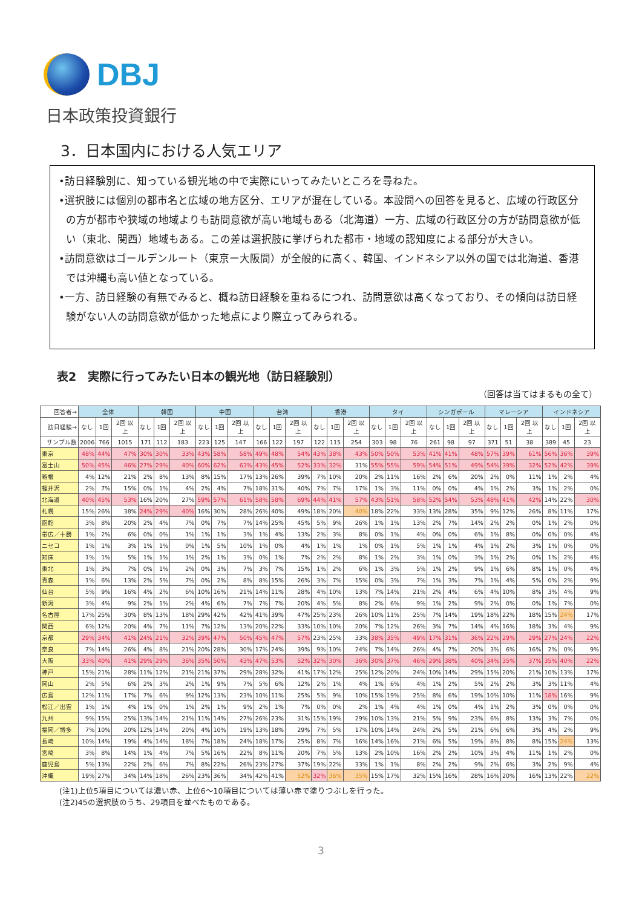DBJ
日本政策投資銀行
3．日本国内における人気エリア
•訪日経験別に、知っている観光地の中で実際にいってみたいところを尋ねた。
•選択肢には個別の都市名と広域の地方区分、エリアが混在している。本設問への回答を見ると、広域の行政区分の方が都市や狭域の地域よりも訪問意欲が高い地域もある（北海道）一方、広域の行政区分の方が訪問意欲が低い（東北、関西）地域もある。この差は選択肢に挙げられた都市・地域の認知度による部分が大きい。
•訪問意欲はゴールデンルート（東京ー大阪間）が全般的に高く、韓国、インドネシア以外の国では北海道、香港では沖縄も高い値となっている。
•一方、訪日経験の有無でみると、概ね訪日経験を重ねるにつれ、訪問意欲は高くなっており、その傾向は訪日経験がない人の訪問意欲が低かった地点により際立ってみられる。
表2　実際に行ってみたい日本の観光地（訪日経験別）
（回答は当てはまるもの全て）
| 回答者→ | 全体 | | | 韓国 | | | 中国 | | | 台湾 | | | 香港 | | | タイ | | | シンガポール | | | マレーシア | | | インドネシア | | |
| --- | --- | --- | --- | --- | --- | --- | --- | --- | --- | --- | --- | --- | --- | --- | --- | --- | --- | --- | --- | --- | --- | --- | --- | --- | --- | --- | --- |
| 訪日経験→ | なし | 1回 | 2回 以上 | なし | 1回 | 2回 以上 | なし | 1回 | 2回 以上 | なし | 1回 | 2回 以上 | なし | 1回 | 2回 以上 | なし | 1回 | 2回 以上 | なし | 1回 | 2回 以上 | なし | 1回 | 2回 以上 | なし | 1回 | 2回 以上 |
| サンプル数 | 2006 | 766 | 1015 | 171 | 112 | 183 | 223 | 125 | 147 | 166 | 122 | 197 | 122 | 115 | 254 | 303 | 98 | 76 | 261 | 98 | 97 | 371 | 51 | 38 | 389 | 45 | 23 |
| 東京 | 48% | 44% | 47% | 30% | 30% | 33% | 43% | 58% | 58% | 49% | 48% | 54% | 43% | 38% | 43% | 50% | 50% | 53% | 41% | 41% | 48% | 57% | 39% | 61% | 56% | 36% | 39% |
| 富士山 | 50% | 45% | 46% | 27% | 29% | 40% | 60% | 62% | 63% | 43% | 45% | 52% | 33% | 32% | 31% | 55% | 55% | 59% | 54% | 51% | 49% | 54% | 39% | 32% | 52% | 42% | 39% |
| 箱根 | 4% | 12% | 21% | 2% | 8% | 13% | 8% | 15% | 17% | 13% | 26% | 39% | 7% | 10% | 20% | 2% | 11% | 16% | 2% | 6% | 20% | 2% | 0% | 11% | 1% | 2% | 4% |
| 軽井沢 | 2% | 7% | 15% | 0% | 1% | 4% | 2% | 4% | 7% | 18% | 31% | 40% | 7% | 7% | 17% | 1% | 3% | 11% | 0% | 0% | 4% | 1% | 2% | 3% | 1% | 2% | 0% |
| 北海道 | 40% | 45% | 53% | 16% | 20% | 27% | 59% | 57% | 61% | 58% | 58% | 69% | 44% | 41% | 57% | 43% | 51% | 58% | 52% | 54% | 53% | 48% | 41% | 42% | 14% | 22% | 30% |
| 札幌 | 15% | 26% | 38% | 24% | 29% | 40% | 16% | 30% | 28% | 26% | 40% | 49% | 18% | 20% | 40% | 18% | 22% | 33% | 13% | 28% | 35% | 9% | 12% | 26% | 8% | 11% | 17% |
| 函館 | 3% | 8% | 20% | 2% | 4% | 7% | 0% | 7% | 7% | 14% | 25% | 45% | 5% | 9% | 26% | 1% | 1% | 13% | 2% | 7% | 14% | 2% | 2% | 0% | 1% | 2% | 0% |
| 帯広／十勝 | 1% | 2% | 6% | 0% | 0% | 1% | 1% | 1% | 3% | 1% | 4% | 13% | 2% | 3% | 8% | 0% | 1% | 4% | 0% | 0% | 6% | 1% | 8% | 0% | 0% | 0% | 4% |
| ニセコ | 1% | 1% | 3% | 1% | 1% | 0% | 1% | 5% | 10% | 1% | 0% | 4% | 1% | 1% | 1% | 0% | 1% | 5% | 1% | 1% | 4% | 1% | 2% | 3% | 1% | 0% | 0% |
| 知床 | 1% | 1% | 5% | 1% | 1% | 1% | 2% | 1% | 3% | 0% | 1% | 7% | 2% | 2% | 8% | 1% | 2% | 3% | 1% | 0% | 3% | 1% | 2% | 0% | 1% | 2% | 4% |
| 東北 | 1% | 3% | 7% | 0% | 1% | 2% | 0% | 3% | 7% | 3% | 7% | 15% | 1% | 2% | 6% | 1% | 3% | 5% | 1% | 2% | 9% | 1% | 6% | 8% | 1% | 0% | 4% |
| 青森 | 1% | 6% | 13% | 2% | 5% | 7% | 0% | 2% | 8% | 8% | 15% | 26% | 3% | 7% | 15% | 0% | 3% | 7% | 1% | 3% | 7% | 1% | 4% | 5% | 0% | 2% | 9% |
| 仙台 | 5% | 9% | 16% | 4% | 2% | 6% | 10% | 16% | 21% | 14% | 11% | 28% | 4% | 10% | 13% | 7% | 14% | 21% | 2% | 4% | 6% | 4% | 10% | 8% | 3% | 4% | 9% |
| 新潟 | 3% | 4% | 9% | 2% | 1% | 2% | 4% | 6% | 7% | 7% | 7% | 20% | 4% | 5% | 8% | 2% | 6% | 9% | 1% | 2% | 9% | 2% | 0% | 0% | 1% | 7% | 0% |
| 名古屋 | 17% | 25% | 30% | 8% | 13% | 18% | 29% | 42% | 42% | 41% | 39% | 47% | 25% | 23% | 26% | 10% | 11% | 25% | 7% | 14% | 19% | 18% | 22% | 18% | 15% | 24% | 17% |
| 関西 | 6% | 12% | 20% | 4% | 7% | 11% | 7% | 12% | 13% | 20% | 22% | 33% | 10% | 10% | 20% | 7% | 12% | 26% | 3% | 7% | 14% | 4% | 16% | 18% | 3% | 4% | 9% |
| 京都 | 29% | 34% | 41% | 24% | 21% | 32% | 39% | 47% | 50% | 45% | 47% | 57% | 23% | 25% | 33% | 38% | 35% | 49% | 17% | 31% | 36% | 22% | 29% | 29% | 27% | 24% | 22% |
| 奈良 | 7% | 14% | 26% | 4% | 8% | 21% | 20% | 28% | 30% | 17% | 24% | 39% | 9% | 10% | 24% | 7% | 14% | 26% | 4% | 7% | 20% | 3% | 6% | 16% | 2% | 0% | 9% |
| 大阪 | 33% | 40% | 41% | 29% | 29% | 36% | 35% | 50% | 43% | 47% | 53% | 52% | 32% | 30% | 36% | 30% | 37% | 46% | 29% | 38% | 40% | 34% | 35% | 37% | 35% | 40% | 22% |
| 神戸 | 15% | 21% | 28% | 11% | 12% | 21% | 21% | 37% | 29% | 28% | 32% | 41% | 17% | 12% | 25% | 12% | 20% | 24% | 10% | 14% | 29% | 15% | 20% | 21% | 10% | 13% | 17% |
| 岡山 | 2% | 5% | 6% | 2% | 3% | 2% | 1% | 9% | 7% | 5% | 6% | 12% | 2% | 1% | 4% | 1% | 6% | 4% | 1% | 2% | 5% | 2% | 2% | 3% | 3% | 11% | 4% |
| 広島 | 12% | 11% | 17% | 7% | 6% | 9% | 12% | 13% | 23% | 10% | 11% | 25% | 5% | 9% | 10% | 15% | 19% | 25% | 8% | 6% | 19% | 10% | 10% | 11% | 18% | 16% | 9% |
| 松江／出雲 | 1% | 1% | 4% | 1% | 0% | 1% | 2% | 1% | 9% | 2% | 1% | 7% | 0% | 0% | 2% | 1% | 4% | 4% | 1% | 0% | 4% | 1% | 2% | 3% | 0% | 0% | 0% |
| 九州 | 9% | 15% | 25% | 13% | 14% | 21% | 11% | 14% | 27% | 26% | 23% | 31% | 15% | 19% | 29% | 10% | 13% | 21% | 5% | 9% | 23% | 6% | 8% | 13% | 3% | 7% | 0% |
| 福岡／博多 | 7% | 10% | 20% | 12% | 14% | 20% | 4% | 10% | 19% | 13% | 18% | 29% | 7% | 5% | 17% | 10% | 14% | 24% | 2% | 5% | 21% | 6% | 6% | 3% | 4% | 2% | 9% |
| 長崎 | 10% | 14% | 19% | 4% | 14% | 18% | 7% | 18% | 24% | 18% | 17% | 25% | 8% | 7% | 16% | 14% | 16% | 21% | 6% | 5% | 19% | 8% | 8% | 8% | 15% | 24% | 13% |
| 宮崎 | 3% | 8% | 14% | 1% | 4% | 7% | 5% | 16% | 22% | 8% | 11% | 20% | 7% | 5% | 13% | 2% | 10% | 16% | 2% | 2% | 10% | 3% | 4% | 11% | 1% | 2% | 0% |
| 鹿児島 | 5% | 13% | 22% | 2% | 6% | 7% | 8% | 22% | 26% | 23% | 27% | 37% | 19% | 22% | 33% | 1% | 1% | 8% | 2% | 2% | 9% | 2% | 6% | 3% | 2% | 9% | 4% |
| 沖縄 | 19% | 27% | 34% | 14% | 18% | 26% | 23% | 36% | 34% | 42% | 41% | 52% | 32% | 36% | 35% | 15% | 17% | 32% | 15% | 16% | 28% | 16% | 20% | 16% | 13% | 22% | 22% |
(注1)上位5項目については濃い赤、上位6～10項目については薄い赤で塗りつぶしを行った。
(注2)45の選択肢のうち、29項目を並べたものである。
3